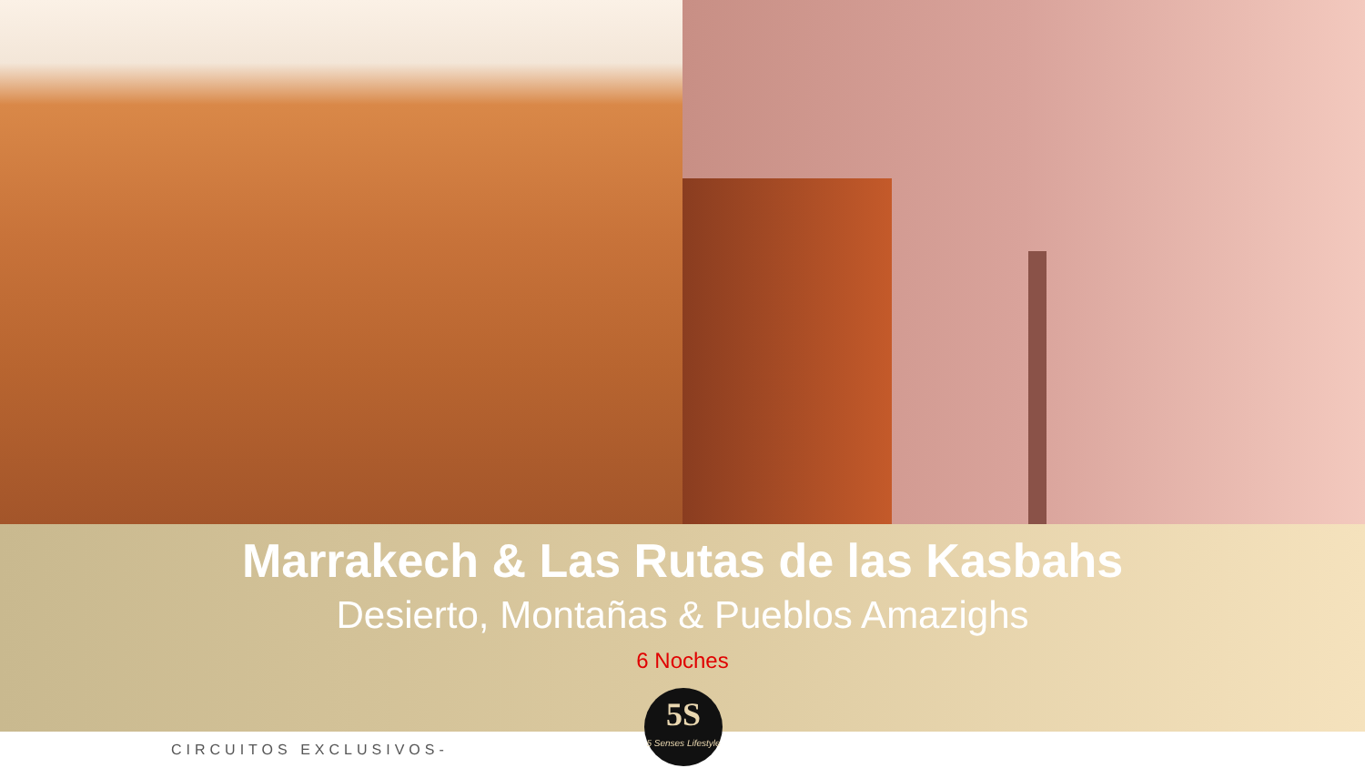Marrakech & Las Rutas de las Kasbahs
Desierto, Montañas & Pueblos Amazighs
6 Noches
CIRCUITOS EXCLUSIVOS-
5S
5 Senses Lifestyle